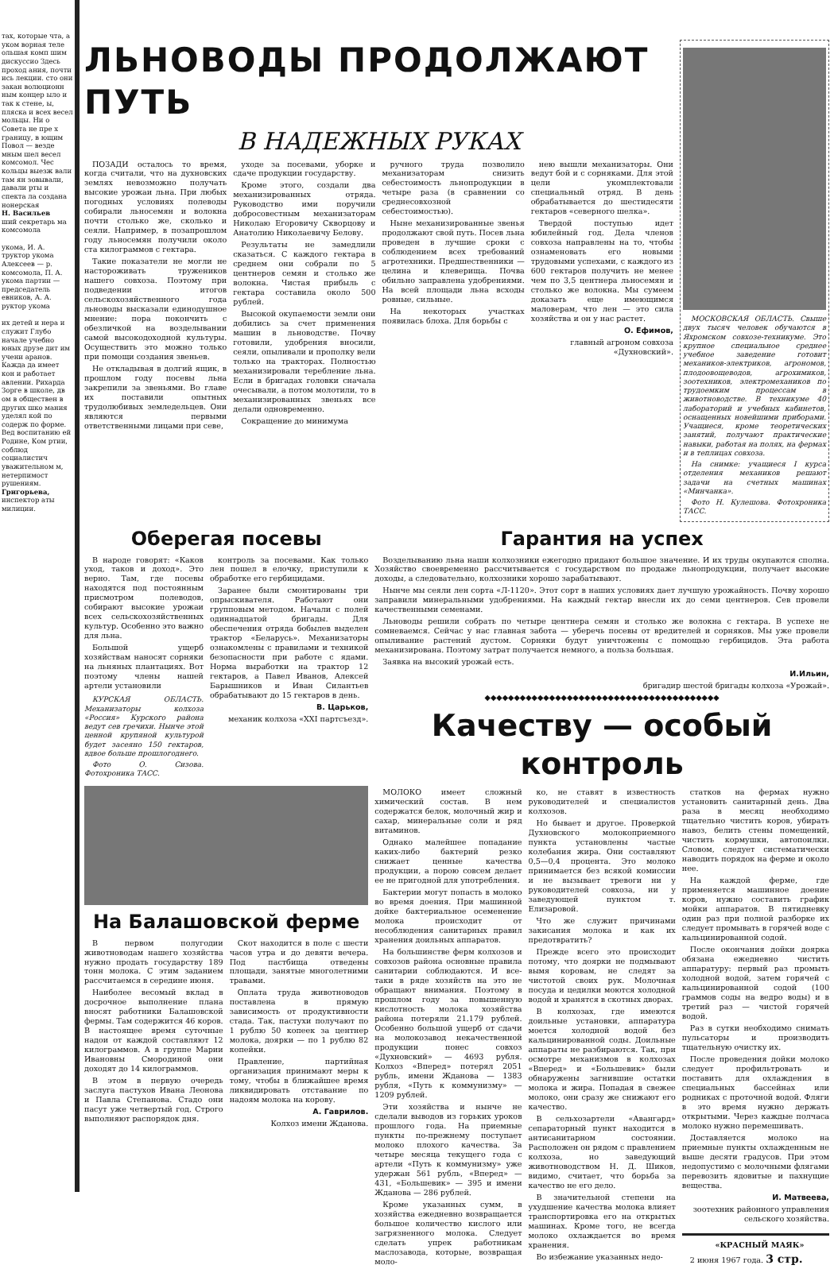тах, которые чта, а уком ворная теле ольшая комп шим дискуссио Здесь проход ания, почти ись лекции. сто они закан волюционн ным концер ыло и так к стене, ы, пляска и всех весел мольцы. Ни о Совета не пре х границу, в ющим Повол — везде мным шел весел комсомол. Чес кольцы выезж вали там ян зовывали, давали рты и спекта ла создана нонерская
Н. Васильев
ший секретарь ма комсомола
укома, И. А. труктор укома Алексеев — р. комсомола, П. А. укома партии — председатель евников, А. А. руктор укома
их детей и нера и служит Глубо начале учебно юных друзе дит им учени аранов. Кажда да имеет кон и работает авлении. Рихарда Зорге в школе, дв ом в обществен в других шко мания уделял кой по содерж по форме. Вед воспитанию ей Родине, Ком ртии, соблюд социалистич уважительном м, нетерпимост рушениям.
Григорьева, инспектор аты милиции.
ЛЬНОВОДЫ ПРОДОЛЖАЮТ ПУТЬ
В НАДЕЖНЫХ РУКАХ
ПОЗАДИ осталось то время, когда считали, что на духновских землях невозможно получать высокие урожаи льна. При любых погодных условиях полеводы собирали льносемян и волокна почти столько же, сколько и сеяли. Например, в позапрошлом году льносемян получили около ста килограммов с гектара.
Такие показатели не могли не настороживать тружеников нашего совхоза. Поэтому при подведении итогов сельскохозяйственного года льноводы высказали единодушное мнение: пора покончить с обезличкой на возделывании самой высокодоходной культуры. Осуществить это можно только при помощи создания звеньев.
Не откладывая в долгий ящик, в прошлом году посевы льна закрепили за звеньями. Во главе их поставили опытных трудолюбивых земледельцев. Они являются первыми ответственными лицами при севе,
уходе за посевами, уборке и сдаче продукции государству.
Кроме этого, создали два механизированных отряда. Руководство ими поручили добросовестным механизаторам Николаю Егоровичу Скворцову и Анатолию Николаевичу Белову.
Результаты не замедлили сказаться. С каждого гектара в среднем они собрали по 5 центнеров семян и столько же волокна. Чистая прибыль с гектара составила около 500 рублей.
Высокой окупаемости земли они добились за счет применения машин в льноводстве. Почву готовили, удобрения вносили, сеяли, опыливали и прополку вели только на тракторах. Полностью механизировали теребление льна. Если в бригадах головки сначала очесывали, а потом молотили, то в механизированных звеньях все делали одновременно.
Сокращение до минимума
ручного труда позволило механизаторам снизить себестоимость льнопродукции в четыре раза (в сравнении со среднесовхозной себестоимостью).
Ныне механизированные звенья продолжают свой путь. Посев льна проведен в лучшие сроки с соблюдением всех требований агротехники. Предшественники — целина и клеверища. Почва обильно заправлена удобрениями. На всей площади льна всходы ровные, сильные.
На некоторых участках появилась блоха. Для борьбы с
нею вышли механизаторы. Они ведут бой и с сорняками. Для этой цели укомплектовали специальный отряд. В день обрабатывается до шестидесяти гектаров «северного шелка».
Твердой поступью идет юбилейный год. Дела членов совхоза направлены на то, чтобы ознаменовать его новыми трудовыми успехами, с каждого из 600 гектаров получить не менее чем по 3,5 центнера льносемян и столько же волокна. Мы сумеем доказать еще имеющимся маловерам, что лен — это сила хозяйства и он у нас растет.
О. Ефимов,
главный агроном совхоза «Духновский».
МОСКОВСКАЯ ОБЛАСТЬ. Свыше двух тысяч человек обучаются в Яхромском совхозе-техникуме. Это крупное специальное среднее учебное заведение готовит механиков-электриков, агрономов, плодоовощеводов, агрохимиков, зоотехников, электромехаников по трудоемким процессам в животноводстве. В техникуме 40 лабораторий и учебных кабинетов, оснащенных новейшими приборами. Учащиеся, кроме теоретических занятий, получают практические навыки, работая на полях, на фермах и в теплицах совхоза.
На снимке: учащиеся I курса отделения механиков решают задачи на счетных машинах «Минчанка».
Фото Н. Кулешова. Фотохроника ТАСС.
Оберегая посевы
В народе говорят: «Каков уход, таков и доход». Это верно. Там, где посевы находятся под постоянным присмотром полеводов, собирают высокие урожаи всех сельскохозяйственных культур. Особенно это важно для льна.
Большой ущерб хозяйствам наносят сорняки на льняных плантациях. Вот поэтому члены нашей артели установили
КУРСКАЯ ОБЛАСТЬ. Механизаторы колхоза «Россия» Курского района ведут сев гречихи. Нынче этой ценной крупяной культурой будет засеяно 150 гектаров, вдвое больше прошлогоднего.
Фото О. Сизова. Фотохроника ТАСС.
контроль за посевами. Как только лен пошел в елочку, приступили к обработке его гербицидами.
Заранее были смонтированы три опрыскивателя. Работают они групповым методом. Начали с полей одиннадцатой бригады. Для обеспечения отряда бобылев выделен трактор «Беларусь». Механизаторы ознакомлены с правилами и техникой безопасности при работе с ядами. Норма выработки на трактор 12 гектаров, а Павел Иванов, Алексей Барышников и Иван Силантьев обрабатывают до 15 гектаров в день.
В. Царьков,
механик колхоза «XXI партсъезд».
На Балашовской ферме
В первом полугодии животноводам нашего хозяйства нужно продать государству 189 тонн молока. С этим заданием рассчитаемся в середине июня.
Наиболее весомый вклад в досрочное выполнение плана вносят работники Балашовской фермы. Там содержится 46 коров. В настоящее время суточные надои от каждой составляют 12 килограммов. А в группе Марии Ивановны Смородиной они доходят до 14 килограммов.
В этом в первую очередь заслуга пастухов Ивана Леонова и Павла Степанова. Стадо они пасут уже четвертый год. Строго выполняют распорядок дня.
Скот находится в поле с шести часов утра и до девяти вечера. Под пастбища отведены площади, занятые многолетними травами.
Оплата труда животноводов поставлена в прямую зависимость от продуктивности стада. Так, пастухи получают по 1 рублю 50 копеек за центнер молока, доярки — по 1 рублю 82 копейки.
Правление, партийная организация принимают меры к тому, чтобы в ближайшее время ликвидировать отставание по надоям молока на корову.
А. Гаврилов.
Колхоз имени Жданова.
Гарантия на успех
Возделыванию льна наши колхозники ежегодно придают большое значение. И их труды окупаются сполна. Хозяйство своевременно рассчитывается с государством по продаже льнопродукции, получает высокие доходы, а следовательно, колхозники хорошо зарабатывают.
Нынче мы сеяли лен сорта «Л-1120». Этот сорт в наших условиях дает лучшую урожайность. Почву хорошо заправили минеральными удобрениями. На каждый гектар внесли их до семи центнеров. Сев провели качественными семенами.
Льноводы решили собрать по четыре центнера семян и столько же волокна с гектара. В успехе не сомневаемся. Сейчас у нас главная забота — уберечь посевы от вредителей и сорняков. Мы уже провели опыливание растений дустом. Сорняки будут уничтожены с помощью гербицидов. Эта работа механизирована. Поэтому затрат получается немного, а польза большая.
Заявка на высокий урожай есть.
И.Ильин,
бригадир шестой бригады колхоза «Урожай».
◆◆◆◆◆◆◆◆◆◆◆◆◆◆◆◆◆◆◆◆◆◆◆◆◆◆◆◆◆◆◆◆◆◆◆◆◆◆◆◆
Качеству — особый контроль
МОЛОКО имеет сложный химический состав. В нем содержатся белок, молочный жир и сахар, минеральные соли и ряд витаминов.
Однако малейшее попадание каких-либо бактерий резко снижает ценные качества продукции, а порою совсем делает ее не пригодной для употребления.
Бактерии могут попасть в молоко во время доения. При машинной дойке бактериальное осеменение молока происходит от несоблюдения санитарных правил хранения доильных аппаратов.
На большинстве ферм колхозов и совхозов района основные правила санитарии соблюдаются. И все-таки в ряде хозяйств на это не обращают внимания. Поэтому в прошлом году за повышенную кислотность молока хозяйства района потеряли 21.179 рублей. Особенно большой ущерб от сдачи на молокозавод некачественной продукции понес совхоз «Духновский» — 4693 рубля. Колхоз «Вперед» потерял 2051 рубль, имени Жданова — 1383 рубля, «Путь к коммунизму» — 1209 рублей.
Эти хозяйства и нынче не сделали выводов из горьких уроков прошлого года. На приемные пункты по-прежнему поступает молоко плохого качества. За четыре месяца текущего года с артели «Путь к коммунизму» уже удержан 561 рубль, «Вперед» — 431, «Большевик» — 395 и имени Жданова — 286 рублей.
Кроме указанных сумм, в хозяйства ежедневно возвращается большое количество кислого или загрязненного молока. Следует сделать упрек работникам маслозавода, которые, возвращая моло-
ко, не ставят в известность руководителей и специалистов колхозов.
Но бывает и другое. Проверкой Духновского молокоприемного пункта установлены частые колебания жира. Они составляют 0,5—0,4 процента. Это молоко принимается без всякой комиссии и не вызывает тревоги ни у руководителей совхоза, ни у заведующей пунктом т. Елизаровой.
Что же служит причинами закисания молока и как их предотвратить?
Прежде всего это происходит потому, что доярки не подмывают вымя коровам, не следят за чистотой своих рук. Молочная посуда и цедилки моются холодной водой и хранятся в скотных дворах.
В колхозах, где имеются доильные установки, аппаратура моется холодной водой без кальцинированной соды. Доильные аппараты не разбираются. Так, при осмотре механизмов в колхозах «Вперед» и «Большевик» были обнаружены загнившие остатки молока и жира. Попадая в свежее молоко, они сразу же снижают его качество.
В сельхозартели «Авангард» сепараторный пункт находится в антисанитарном состоянии. Расположен он рядом с правлением колхоза, но заведующий животноводством Н. Д. Шиков, видимо, считает, что борьба за качество не его дело.
В значительной степени на ухудшение качества молока влияет транспортировка его на открытых машинах. Кроме того, не всегда молоко охлаждается во время хранения.
Во избежание указанных недо-
статков на фермах нужно установить санитарный день. Два раза в месяц необходимо тщательно чистить коров, убирать навоз, белить стены помещений, чистить кормушки, автопоилки. Словом, следует систематически наводить порядок на ферме и около нее.
На каждой ферме, где применяется машинное доение коров, нужно составить график мойки аппаратов. В пятидневку один раз при полной разборке их следует промывать в горячей воде с кальцинированной содой.
После окончания дойки доярка обязана ежедневно чистить аппаратуру: первый раз промыть холодной водой, затем горячей с кальцинированной содой (100 граммов соды на ведро воды) и в третий раз — чистой горячей водой.
Раз в сутки необходимо снимать пульсаторы и производить тщательную очистку их.
После проведения дойки молоко следует профильтровать и поставить для охлаждения в специальных бассейнах или родниках с проточной водой. Фляги в это время нужно держать открытыми. Через каждые полчаса молоко нужно перемешивать.
Доставляется молоко на приемные пункты охлажденным не выше десяти градусов. При этом недопустимо с молочными флягами перевозить ядовитые и пахнущие вещества.
И. Матвеева,
зоотехник районного управления сельского хозяйства.
«КРАСНЫЙ МАЯК»
2 июня 1967 года. 3 стр.